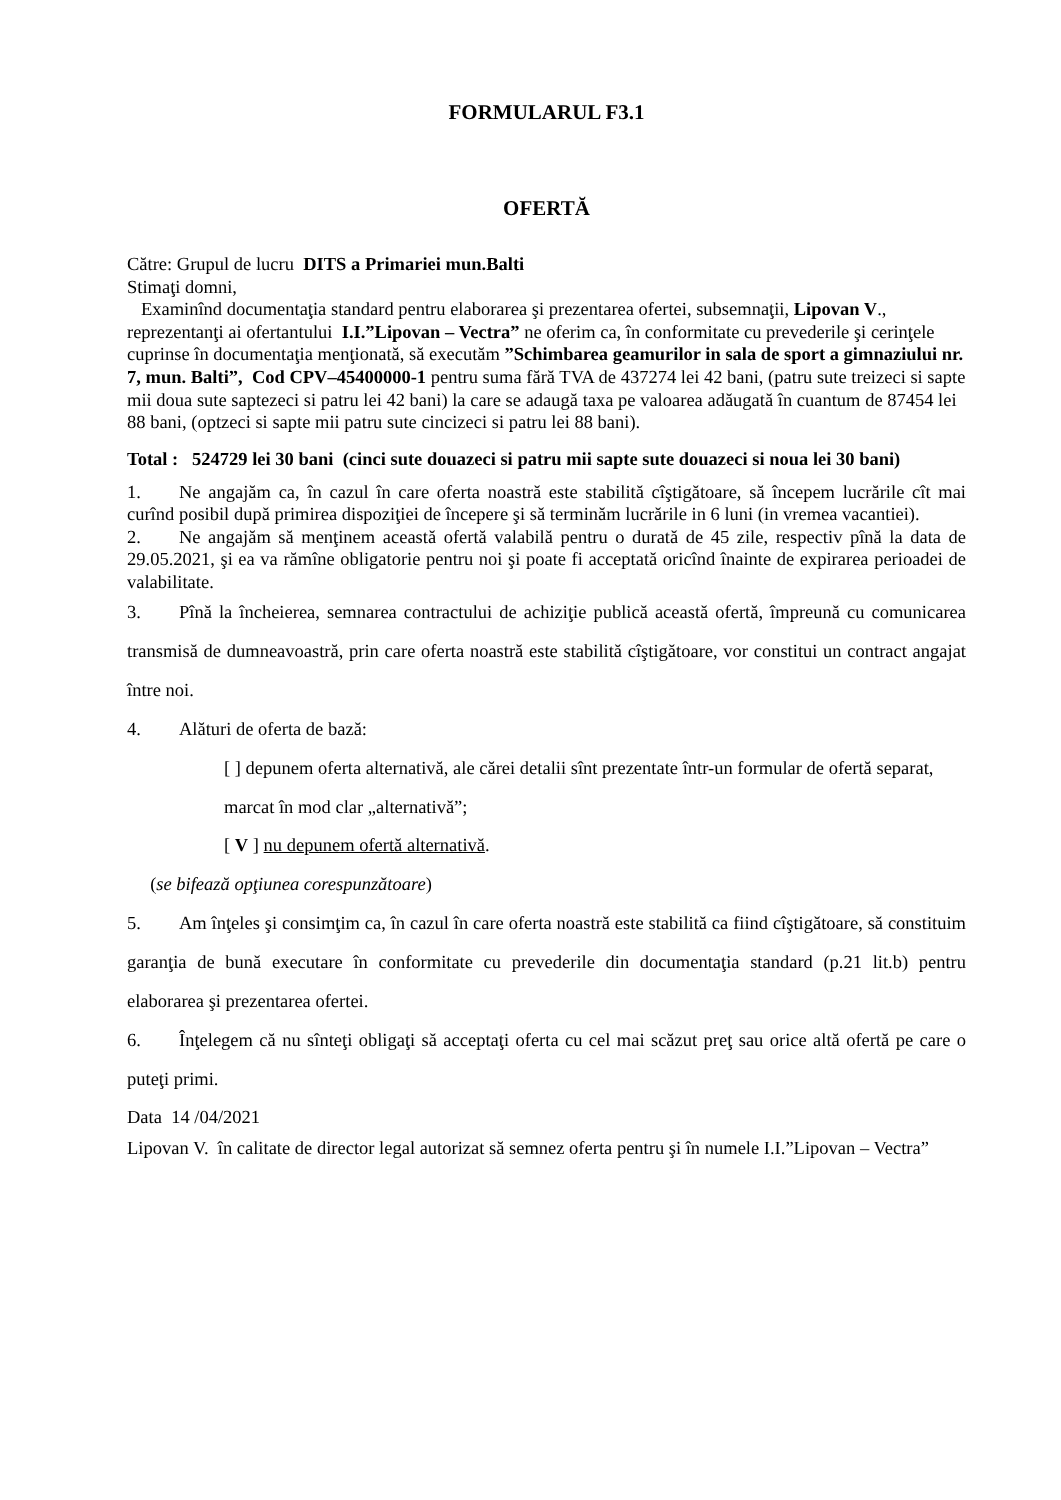FORMULARUL F3.1
OFERTĂ
Către: Grupul de lucru DITS a Primariei mun.Balti
Stimaţi domni,
Examinînd documentaţia standard pentru elaborarea şi prezentarea ofertei, subsemnaţii, Lipovan V., reprezentanţi ai ofertantului I.I.”Lipovan – Vectra” ne oferim ca, în conformitate cu prevederile şi cerinţele cuprinse în documentaţia menţionată, să executăm ”Schimbarea geamurilor in sala de sport a gimnaziului nr. 7, mun. Balti”, Cod CPV–45400000-1 pentru suma fără TVA de 437274 lei 42 bani, (patru sute treizeci si sapte mii doua sute saptezeci si patru lei 42 bani) la care se adaugă taxa pe valoarea adăugată în cuantum de 87454 lei 88 bani, (optzeci si sapte mii patru sute cincizeci si patru lei 88 bani).
Total : 524729 lei 30 bani (cinci sute douazeci si patru mii sapte sute douazeci si noua lei 30 bani)
1. Ne angajăm ca, în cazul în care oferta noastră este stabilită cîştigătoare, să începem lucrările cît mai curînd posibil după primirea dispoziţiei de începere şi să terminăm lucrările in 6 luni (in vremea vacantiei).
2. Ne angajăm să menţinem această ofertă valabilă pentru o durată de 45 zile, respectiv pînă la data de 29.05.2021, şi ea va rămîne obligatorie pentru noi şi poate fi acceptată oricînd înainte de expirarea perioadei de valabilitate.
3. Pînă la încheierea, semnarea contractului de achiziţie publică această ofertă, împreună cu comunicarea transmisă de dumneavoastră, prin care oferta noastră este stabilită cîştigătoare, vor constitui un contract angajat între noi.
4. Alături de oferta de bază:
[ ] depunem oferta alternativă, ale cărei detalii sînt prezentate într-un formular de ofertă separat, marcat în mod clar „alternativă”;
[ V ] nu depunem ofertă alternativă.
(se bifează opţiunea corespunzătoare)
5. Am înţeles şi consimţim ca, în cazul în care oferta noastră este stabilită ca fiind cîştigătoare, să constituim garanţia de bună executare în conformitate cu prevederile din documentaţia standard (p.21 lit.b) pentru elaborarea şi prezentarea ofertei.
6. Înţelegem că nu sînteţi obligaţi să acceptaţi oferta cu cel mai scăzut preţ sau orice altă ofertă pe care o puteţi primi.
Data 14 /04/2021
Lipovan V. în calitate de director legal autorizat să semnez oferta pentru şi în numele I.I.”Lipovan – Vectra”